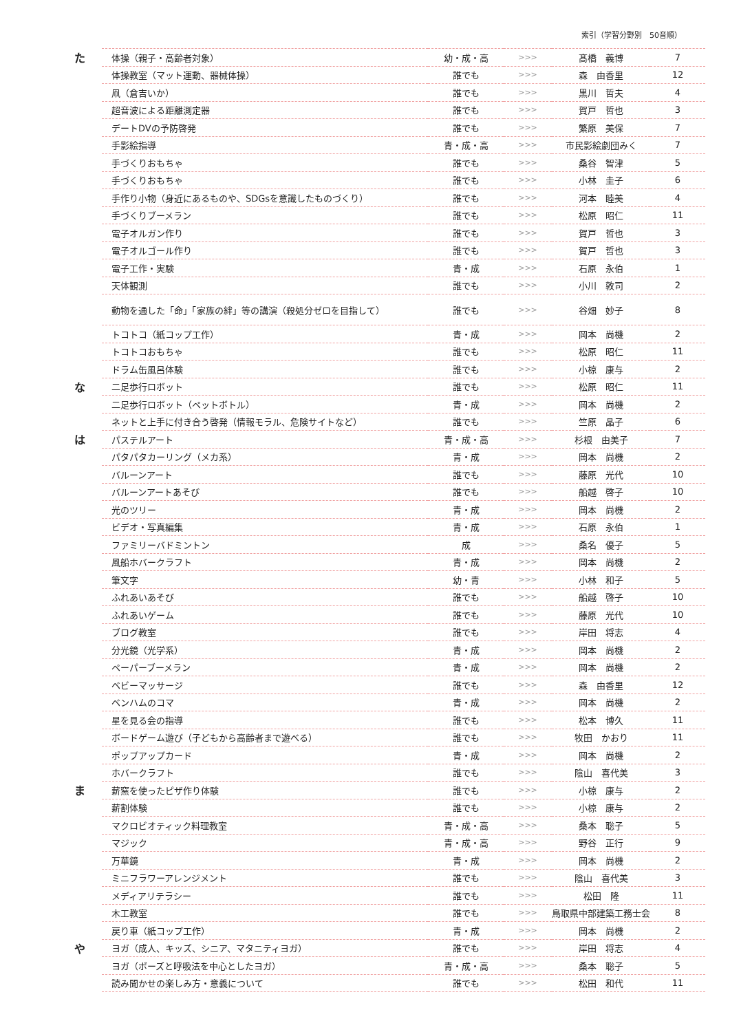索引（学習分野別　50音順）
| た | 体操（親子・高齢者対象） | 幼・成・高 | >>> | 髙橋 義博 | 7 |
| | 体操教室（マット運動、器械体操） | 誰でも | >>> | 森 由香里 | 12 |
| | 凧（倉吉いか） | 誰でも | >>> | 黒川 哲夫 | 4 |
| | 超音波による距離測定器 | 誰でも | >>> | 賀戸 哲也 | 3 |
| | デートDVの予防啓発 | 誰でも | >>> | 繁原 美保 | 7 |
| | 手影絵指導 | 青・成・高 | >>> | 市民影絵劇団みく | 7 |
| | 手づくりおもちゃ | 誰でも | >>> | 桑谷 智津 | 5 |
| | 手づくりおもちゃ | 誰でも | >>> | 小林 圭子 | 6 |
| | 手作り小物（身近にあるものや、SDGsを意識したものづくり） | 誰でも | >>> | 河本 睦美 | 4 |
| | 手づくりブーメラン | 誰でも | >>> | 松原 昭仁 | 11 |
| | 電子オルガン作り | 誰でも | >>> | 賀戸 哲也 | 3 |
| | 電子オルゴール作り | 誰でも | >>> | 賀戸 哲也 | 3 |
| | 電子工作・実験 | 青・成 | >>> | 石原 永伯 | 1 |
| | 天体観測 | 誰でも | >>> | 小川 敦司 | 2 |
| | 動物を通した「命」「家族の絆」等の講演（殺処分ゼロを目指して） | 誰でも | >>> | 谷畑 妙子 | 8 |
| | トコトコ（紙コップ工作） | 青・成 | >>> | 岡本 尚機 | 2 |
| | トコトコおもちゃ | 誰でも | >>> | 松原 昭仁 | 11 |
| | ドラム缶風呂体験 | 誰でも | >>> | 小椋 康与 | 2 |
| な | 二足歩行ロボット | 誰でも | >>> | 松原 昭仁 | 11 |
| | 二足歩行ロボット（ペットボトル） | 青・成 | >>> | 岡本 尚機 | 2 |
| | ネットと上手に付き合う啓発（情報モラル、危険サイトなど） | 誰でも | >>> | 竺原 晶子 | 6 |
| は | パステルアート | 青・成・高 | >>> | 杉根 由美子 | 7 |
| | パタパタカーリング（メカ系） | 青・成 | >>> | 岡本 尚機 | 2 |
| | バルーンアート | 誰でも | >>> | 藤原 光代 | 10 |
| | バルーンアートあそび | 誰でも | >>> | 船越 啓子 | 10 |
| | 光のツリー | 青・成 | >>> | 岡本 尚機 | 2 |
| | ビデオ・写真編集 | 青・成 | >>> | 石原 永伯 | 1 |
| | ファミリーバドミントン | 成 | >>> | 桑名 優子 | 5 |
| | 風船ホバークラフト | 青・成 | >>> | 岡本 尚機 | 2 |
| | 筆文字 | 幼・青 | >>> | 小林 和子 | 5 |
| | ふれあいあそび | 誰でも | >>> | 船越 啓子 | 10 |
| | ふれあいゲーム | 誰でも | >>> | 藤原 光代 | 10 |
| | ブログ教室 | 誰でも | >>> | 岸田 将志 | 4 |
| | 分光鏡（光学系） | 青・成 | >>> | 岡本 尚機 | 2 |
| | ペーパーブーメラン | 青・成 | >>> | 岡本 尚機 | 2 |
| | ベビーマッサージ | 誰でも | >>> | 森 由香里 | 12 |
| | ベンハムのコマ | 青・成 | >>> | 岡本 尚機 | 2 |
| | 星を見る会の指導 | 誰でも | >>> | 松本 博久 | 11 |
| | ボードゲーム遊び（子どもから高齢者まで遊べる） | 誰でも | >>> | 牧田 かおり | 11 |
| | ポップアップカード | 青・成 | >>> | 岡本 尚機 | 2 |
| | ホバークラフト | 誰でも | >>> | 陰山 喜代美 | 3 |
| ま | 薪窯を使ったピザ作り体験 | 誰でも | >>> | 小椋 康与 | 2 |
| | 薪割体験 | 誰でも | >>> | 小椋 康与 | 2 |
| | マクロビオティック料理教室 | 青・成・高 | >>> | 桑本 聡子 | 5 |
| | マジック | 青・成・高 | >>> | 野谷 正行 | 9 |
| | 万華鏡 | 青・成 | >>> | 岡本 尚機 | 2 |
| | ミニフラワーアレンジメント | 誰でも | >>> | 陰山 喜代美 | 3 |
| | メディアリテラシー | 誰でも | >>> | 松田 隆 | 11 |
| | 木工教室 | 誰でも | >>> | 鳥取県中部建築工務士会 | 8 |
| | 戻り車（紙コップ工作） | 青・成 | >>> | 岡本 尚機 | 2 |
| や | ヨガ（成人、キッズ、シニア、マタニティヨガ） | 誰でも | >>> | 岸田 将志 | 4 |
| | ヨガ（ポーズと呼吸法を中心としたヨガ） | 青・成・高 | >>> | 桑本 聡子 | 5 |
| | 読み聞かせの楽しみ方・意義について | 誰でも | >>> | 松田 和代 | 11 |